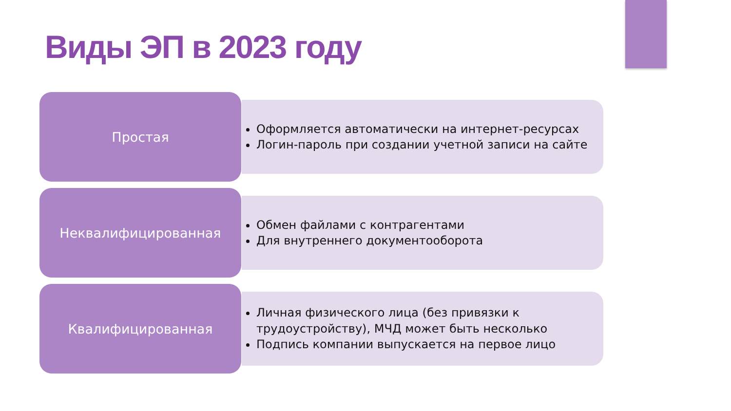Виды ЭП в 2023 году
Простая
Оформляется автоматически на интернет-ресурсах
Логин-пароль при создании учетной записи на сайте
Неквалифицированная
Обмен файлами с контрагентами
Для внутреннего документооборота
Квалифицированная
Личная физического лица (без привязки к трудоустройству), МЧД может быть несколько
Подпись компании выпускается на первое лицо